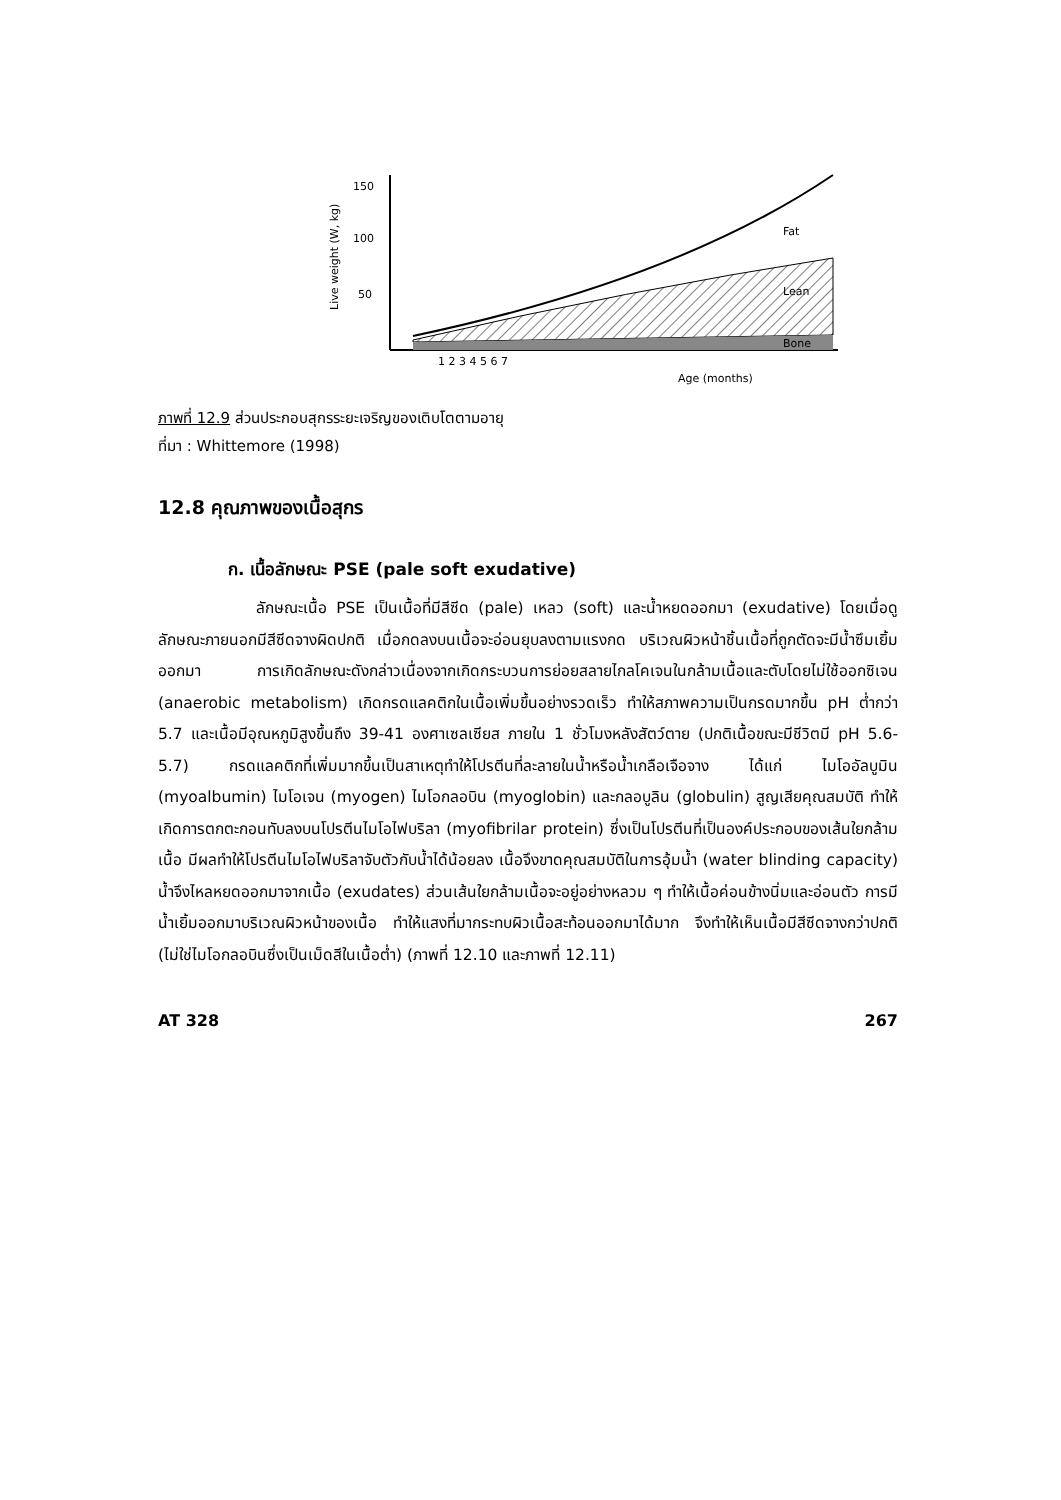150
100
50
Live weight (W, kg)
Fat
Lean
Bone
1 2 3 4 5 6 7
.
Age (months)
ภาพที่ 12.9 ส่วนประกอบสุกรระยะเจริญของเติบโตตามอายุ
ที่มา : Whittemore (1998)
12.8 คุณภาพของเนื้อสุกร
ก. เนื้อลักษณะ PSE (pale soft exudative)
ลักษณะเนื้อ PSE เป็นเนื้อที่มีสีซีด (pale) เหลว (soft) และน้ำหยดออกมา (exudative) โดยเมื่อดูลักษณะภายนอกมีสีซีดจางผิดปกติ เมื่อกดลงบนเนื้อจะอ่อนยุบลงตามแรงกด บริเวณผิวหน้าชิ้นเนื้อที่ถูกตัดจะมีน้ำซึมเยิ้มออกมา การเกิดลักษณะดังกล่าวเนื่องจากเกิดกระบวนการย่อยสลายไกลโคเจนในกล้ามเนื้อและตับโดยไม่ใช้ออกซิเจน (anaerobic metabolism) เกิดกรดแลคติกในเนื้อเพิ่มขึ้นอย่างรวดเร็ว ทำให้สภาพความเป็นกรดมากขึ้น pH ต่ำกว่า 5.7 และเนื้อมีอุณหภูมิสูงขึ้นถึง 39-41 องศาเซลเซียส ภายใน 1 ชั่วโมงหลังสัตว์ตาย (ปกติเนื้อขณะมีชีวิตมี pH 5.6-5.7) กรดแลคติกที่เพิ่มมากขึ้นเป็นสาเหตุทำให้โปรตีนที่ละลายในน้ำหรือน้ำเกลือเจือจาง ได้แก่ ไมโออัลบูมิน (myoalbumin) ไมโอเจน (myogen) ไมโอกลอบิน (myoglobin) และกลอบูลิน (globulin) สูญเสียคุณสมบัติ ทำให้เกิดการตกตะกอนทับลงบนโปรตีนไมโอไฟบริลา (myofibrilar protein) ซึ่งเป็นโปรตีนที่เป็นองค์ประกอบของเส้นใยกล้ามเนื้อ มีผลทำให้โปรตีนไมโอไฟบริลาจับตัวกับน้ำได้น้อยลง เนื้อจึงขาดคุณสมบัติในการอุ้มน้ำ (water blinding capacity) น้ำจึงไหลหยดออกมาจากเนื้อ (exudates) ส่วนเส้นใยกล้ามเนื้อจะอยู่อย่างหลวม ๆ ทำให้เนื้อค่อนข้างนิ่มและอ่อนตัว การมีน้ำเยิ้มออกมาบริเวณผิวหน้าของเนื้อ ทำให้แสงที่มากระทบผิวเนื้อสะท้อนออกมาได้มาก จึงทำให้เห็นเนื้อมีสีซีดจางกว่าปกติ (ไม่ใช่ไมโอกลอบินซึ่งเป็นเม็ดสีในเนื้อต่ำ) (ภาพที่ 12.10 และภาพที่ 12.11)
AT 328 267